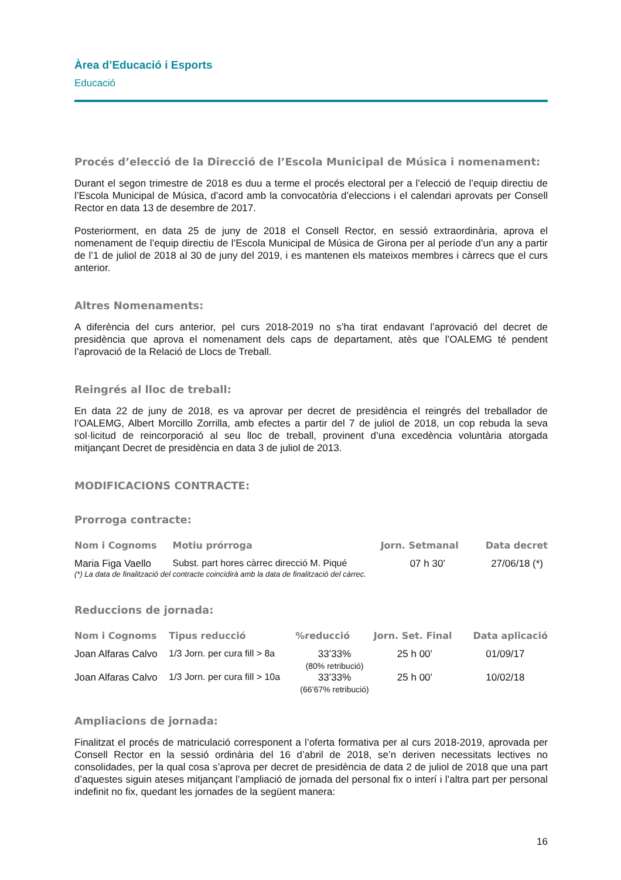Àrea d’Educació i Esports
Educació
Procés d’elecció de la Direcció de l’Escola Municipal de Música i nomenament:
Durant el segon trimestre de 2018 es duu a terme el procés electoral per a l’elecció de l’equip directiu de l’Escola Municipal de Música, d’acord amb la convocatòria d’eleccions i el calendari aprovats per Consell Rector en data 13 de desembre de 2017.
Posteriorment, en data 25 de juny de 2018 el Consell Rector, en sessió extraordinària, aprova el nomenament de l’equip directiu de l’Escola Municipal de Música de Girona per al període d’un any a partir de l’1 de juliol de 2018 al 30 de juny del 2019, i es mantenen els mateixos membres i càrrecs que el curs anterior.
Altres Nomenaments:
A diferència del curs anterior, pel curs 2018-2019 no s’ha tirat endavant l’aprovació del decret de presidència que aprova el nomenament dels caps de departament, atès que l’OALEMG té pendent l’aprovació de la Relació de Llocs de Treball.
Reingrés al lloc de treball:
En data 22 de juny de 2018, es va aprovar per decret de presidència el reingrés del treballador de l’OALEMG, Albert Morcillo Zorrilla, amb efectes a partir del 7 de juliol de 2018, un cop rebuda la seva sol·licitud de reincorporació al seu lloc de treball, provinent d’una excedència voluntària atorgada mitjançant Decret de presidència en data 3 de juliol de 2013.
MODIFICACIONS CONTRACTE:
Prorroga contracte:
| Nom i Cognoms | Motiu prórroga | Jorn. Setmanal | Data decret |
| --- | --- | --- | --- |
| Maria Figa Vaello | Subst. part hores càrrec direcció M. Piqué | 07 h 30’ | 27/06/18 (*) |
(*) La data de finalització del contracte coincidirà amb la data de finalització del càrrec.
Reduccions de jornada:
| Nom i Cognoms | Tipus reducció | %reducció | Jorn. Set. Final | Data aplicació |
| --- | --- | --- | --- | --- |
| Joan Alfaras Calvo | 1/3 Jorn. per cura fill > 8a | 33’33% (80% retribució) | 25 h 00’ | 01/09/17 |
| Joan Alfaras Calvo | 1/3 Jorn. per cura fill > 10a | 33’33% (66’67% retribució) | 25 h 00’ | 10/02/18 |
Ampliacions de jornada:
Finalitzat el procés de matriculació corresponent a l’oferta formativa per al curs 2018-2019, aprovada per Consell Rector en la sessió ordinària del 16 d’abril de 2018, se’n deriven necessitats lectives no consolidades, per la qual cosa s’aprova per decret de presidència de data 2 de juliol de 2018 que una part d’aquestes siguin ateses mitjançant l’ampliació de jornada del personal fix o interí i l’altra part per personal indefinit no fix, quedant les jornades de la següent manera:
16